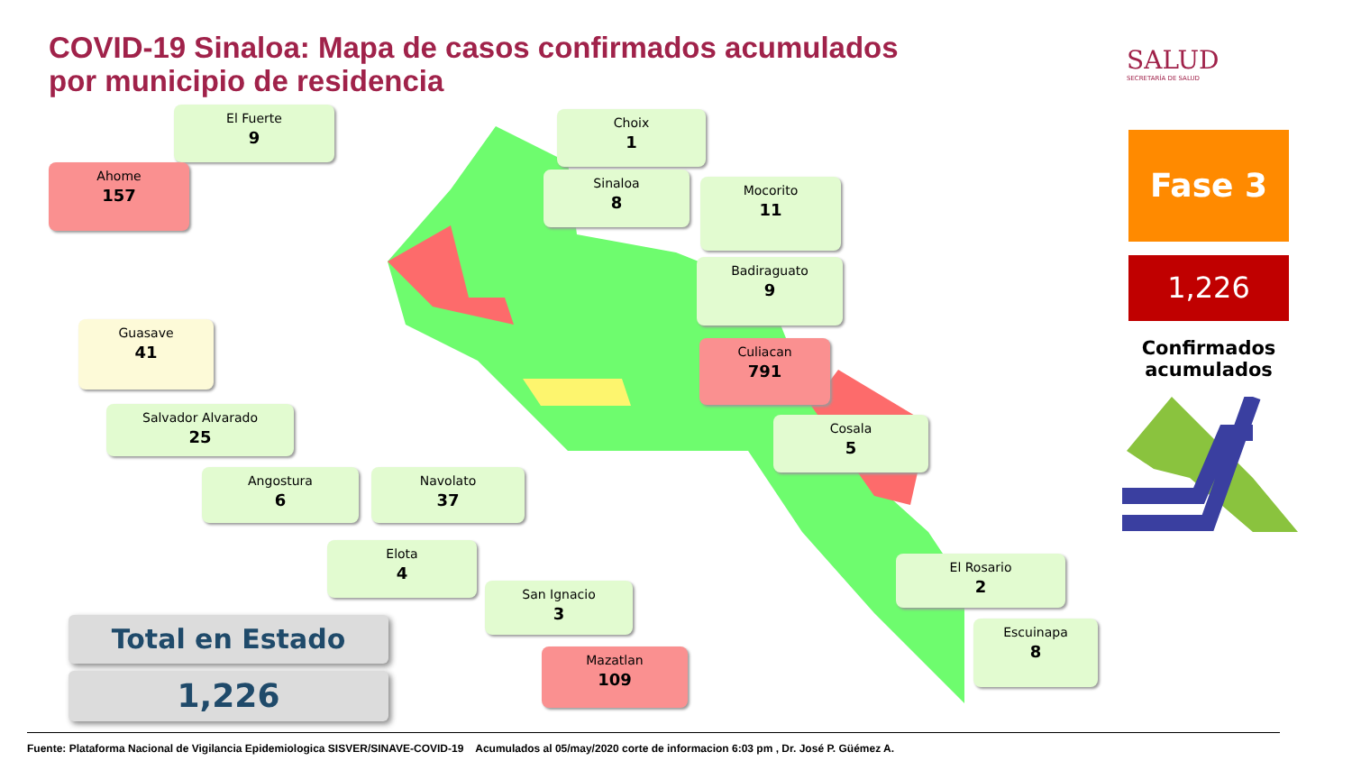COVID-19 Sinaloa: Mapa de casos confirmados acumulados
por municipio de residencia
SALUD
SECRETARÍA DE SALUD
El Fuerte
9
Choix
1
Ahome
157
Sinaloa
8
Mocorito
11
Badiraguato
9
Guasave
41
Culiacan
791
Salvador Alvarado
25
Cosala
5
Angostura
6
Navolato
37
Elota
4
El Rosario
2
San Ignacio
3
Escuinapa
8
Mazatlan
109
Total en Estado
1,226
Fase 3
1,226
Confirmados acumulados
Fuente: Plataforma Nacional de Vigilancia Epidemiologica SISVER/SINAVE-COVID-19 Acumulados al 05/may/2020 corte de informacion 6:03 pm , Dr. José P. Güémez A.